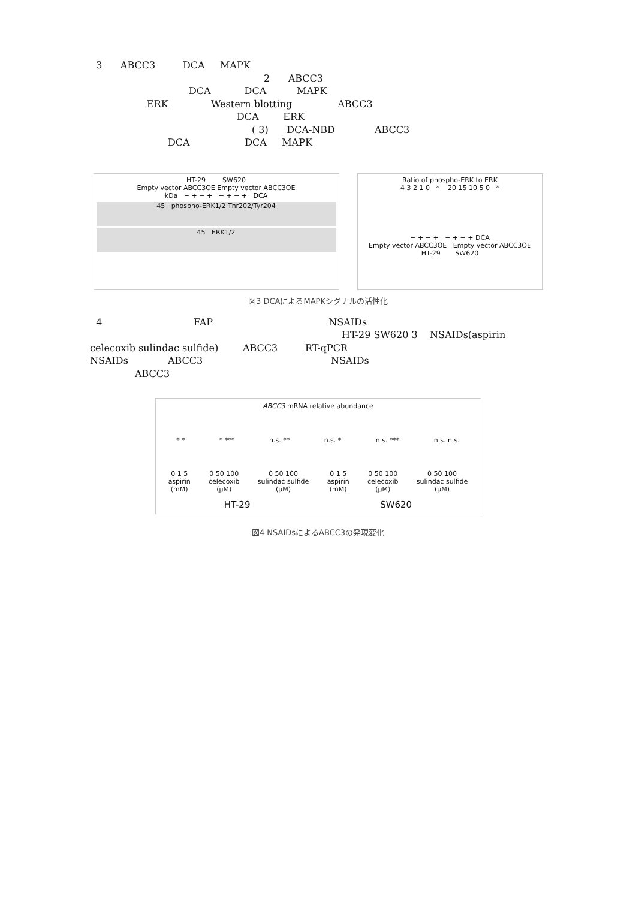3 ABCC3 DCA MAPK
2 ABCC3
DCA DCA MAPK
ERK Western blotting ABCC3
DCA ERK
( 3) DCA-NBD ABCC3
DCA DCA MAPK
HT-29 SW620
Empty vector ABCC3OE Empty vector ABCC3OE
kDa − + − + − + − + DCA
45 phospho-ERK1/2 Thr202/Tyr204
45 ERK1/2
Ratio of phospho-ERK to ERK
4 3 2 1 0 * 20 15 10 5 0 *
− + − + − + − + DCA
Empty vector ABCC3OE Empty vector ABCC3OE
HT-29 SW620
図3 DCAによるMAPKシグナルの活性化
4 FAP NSAIDs
HT-29 SW620 3 NSAIDs(aspirin
celecoxib sulindac sulfide) ABCC3 RT-qPCR
NSAIDs ABCC3 NSAIDs
ABCC3
ABCC3 mRNA relative abundance
* * * *** n.s. ** n.s. * n.s. *** n.s. n.s.
0 1 5
aspirin
(mM) 0 50 100
celecoxib
(μM) 0 50 100
sulindac sulfide
(μM) 0 1 5
aspirin
(mM) 0 50 100
celecoxib
(μM) 0 50 100
sulindac sulfide
(μM)
HT-29 SW620
図4 NSAIDsによるABCC3の発現変化